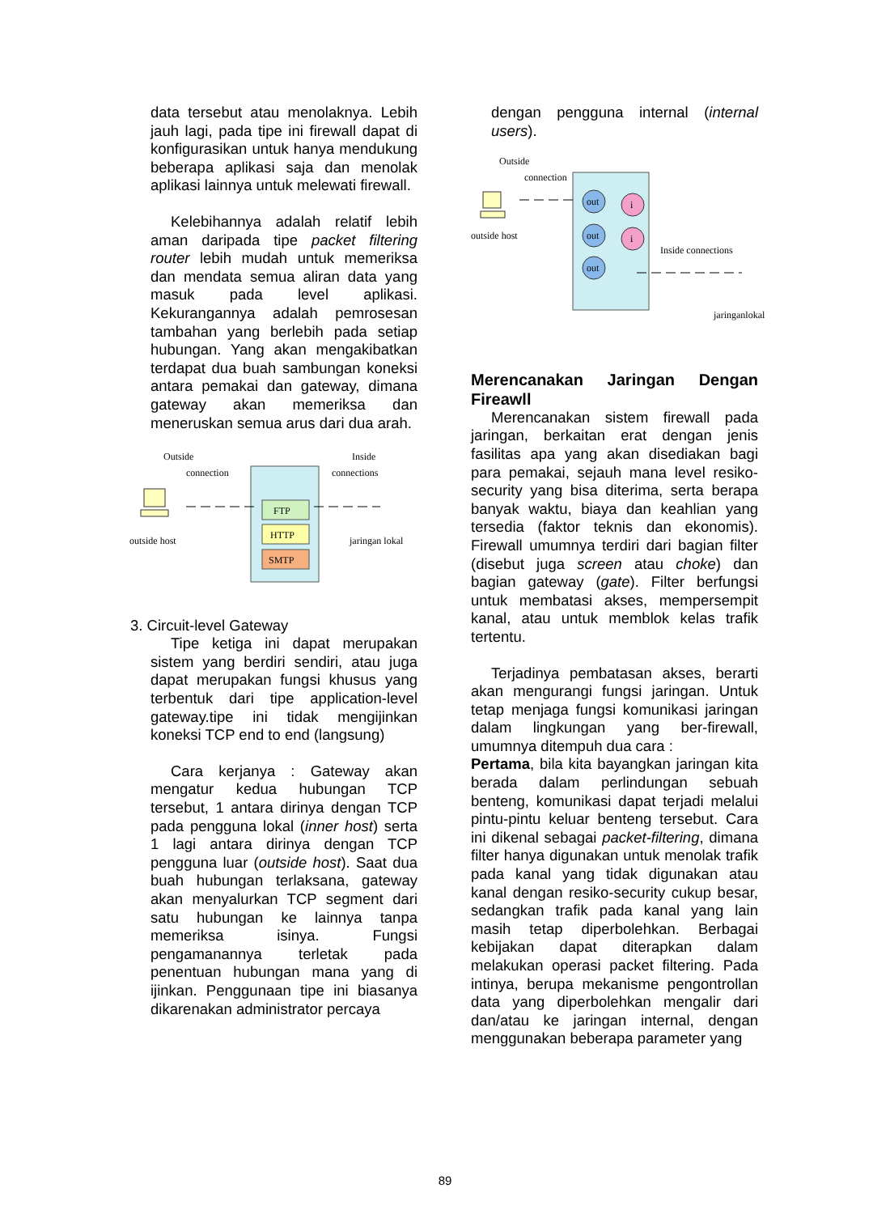data tersebut atau menolaknya. Lebih jauh lagi, pada tipe ini firewall dapat di konfigurasikan untuk hanya mendukung beberapa aplikasi saja dan menolak aplikasi lainnya untuk melewati firewall.
Kelebihannya adalah relatif lebih aman daripada tipe packet filtering router lebih mudah untuk memeriksa dan mendata semua aliran data yang masuk pada level aplikasi. Kekurangannya adalah pemrosesan tambahan yang berlebih pada setiap hubungan. Yang akan mengakibatkan terdapat dua buah sambungan koneksi antara pemakai dan gateway, dimana gateway akan memeriksa dan meneruskan semua arus dari dua arah.
Outside
connection
Inside
connections
FTP
HTTP
SMTP
outside host
jaringan lokal
3. Circuit-level Gateway
Tipe ketiga ini dapat merupakan sistem yang berdiri sendiri, atau juga dapat merupakan fungsi khusus yang terbentuk dari tipe application-level gateway.tipe ini tidak mengijinkan koneksi TCP end to end (langsung)
Cara kerjanya : Gateway akan mengatur kedua hubungan TCP tersebut, 1 antara dirinya dengan TCP pada pengguna lokal (inner host) serta 1 lagi antara dirinya dengan TCP pengguna luar (outside host). Saat dua buah hubungan terlaksana, gateway akan menyalurkan TCP segment dari satu hubungan ke lainnya tanpa memeriksa isinya. Fungsi pengamanannya terletak pada penentuan hubungan mana yang di ijinkan. Penggunaan tipe ini biasanya dikarenakan administrator percaya
dengan pengguna internal (internal users).
Outside
connection
out
out
out
i
i
outside host
Inside connections
jaringanlokal
Merencanakan Jaringan Dengan Fireawll
Merencanakan sistem firewall pada jaringan, berkaitan erat dengan jenis fasilitas apa yang akan disediakan bagi para pemakai, sejauh mana level resiko-security yang bisa diterima, serta berapa banyak waktu, biaya dan keahlian yang tersedia (faktor teknis dan ekonomis). Firewall umumnya terdiri dari bagian filter (disebut juga screen atau choke) dan bagian gateway (gate). Filter berfungsi untuk membatasi akses, mempersempit kanal, atau untuk memblok kelas trafik tertentu.
Terjadinya pembatasan akses, berarti akan mengurangi fungsi jaringan. Untuk tetap menjaga fungsi komunikasi jaringan dalam lingkungan yang ber-firewall, umumnya ditempuh dua cara :
Pertama, bila kita bayangkan jaringan kita berada dalam perlindungan sebuah benteng, komunikasi dapat terjadi melalui pintu-pintu keluar benteng tersebut. Cara ini dikenal sebagai packet-filtering, dimana filter hanya digunakan untuk menolak trafik pada kanal yang tidak digunakan atau kanal dengan resiko-security cukup besar, sedangkan trafik pada kanal yang lain masih tetap diperbolehkan. Berbagai kebijakan dapat diterapkan dalam melakukan operasi packet filtering. Pada intinya, berupa mekanisme pengontrollan data yang diperbolehkan mengalir dari dan/atau ke jaringan internal, dengan menggunakan beberapa parameter yang
89